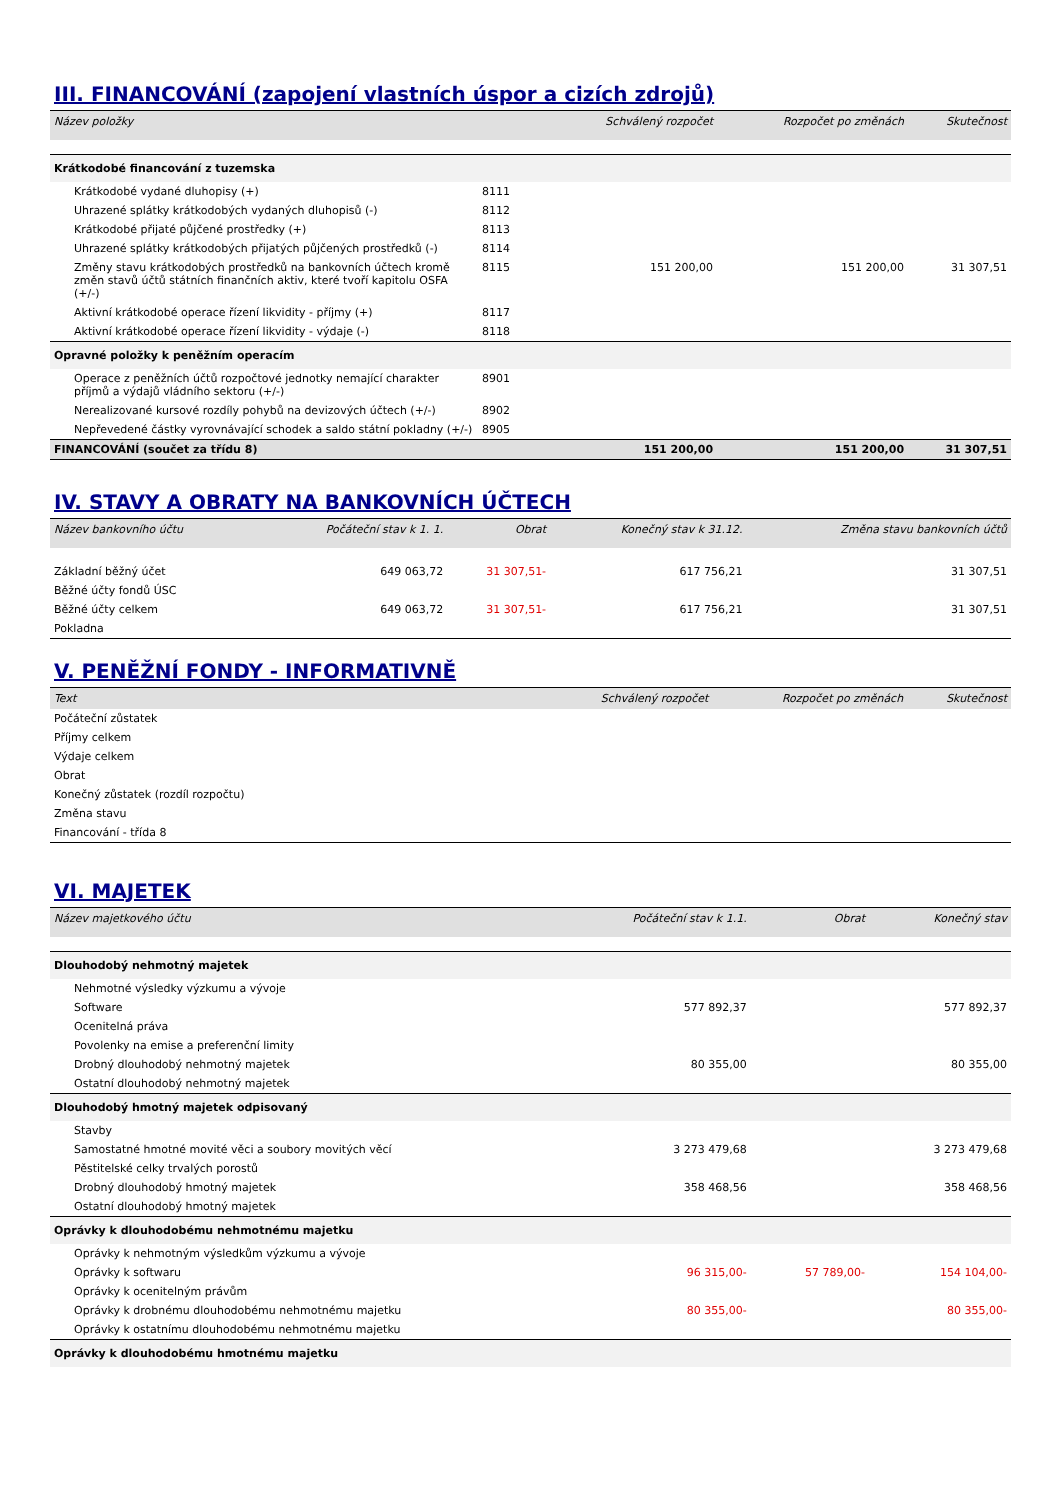III. FINANCOVÁNÍ (zapojení vlastních úspor a cizích zdrojů)
| Název položky | | Schválený rozpočet | Rozpočet po změnách | Skutečnost |
| --- | --- | --- | --- | --- |
| Krátkodobé financování z tuzemska | | | | |
| Krátkodobé vydané dluhopisy (+) | 8111 | | | |
| Uhrazené splátky krátkodobých vydaných dluhopisů (-) | 8112 | | | |
| Krátkodobé přijaté půjčené prostředky (+) | 8113 | | | |
| Uhrazené splátky krátkodobých přijatých půjčených prostředků (-) | 8114 | | | |
| Změny stavu krátkodobých prostředků na bankovních účtech kromě změn stavů účtů státních finančních aktiv, které tvoří kapitolu OSFA (+/-) | 8115 | 151 200,00 | 151 200,00 | 31 307,51 |
| Aktivní krátkodobé operace řízení likvidity - příjmy (+) | 8117 | | | |
| Aktivní krátkodobé operace řízení likvidity - výdaje (-) | 8118 | | | |
| Opravné položky k peněžním operacím | | | | |
| Operace z peněžních účtů rozpočtové jednotky nemající charakter příjmů a výdajů vládního sektoru (+/-) | 8901 | | | |
| Nerealizované kursové rozdíly pohybů na devizových účtech (+/-) | 8902 | | | |
| Nepřevedené částky vyrovnávající schodek a saldo státní pokladny (+/-) | 8905 | | | |
| FINANCOVÁNÍ (součet za třídu 8) | | 151 200,00 | 151 200,00 | 31 307,51 |
IV. STAVY A OBRATY NA BANKOVNÍCH ÚČTECH
| Název bankovního účtu | Počáteční stav k 1. 1. | Obrat | Konečný stav k 31.12. | Změna stavu bankovních účtů |
| --- | --- | --- | --- | --- |
| Základní běžný účet | 649 063,72 | 31 307,51- | 617 756,21 | 31 307,51 |
| Běžné účty fondů ÚSC | | | | |
| Běžné účty celkem | 649 063,72 | 31 307,51- | 617 756,21 | 31 307,51 |
| Pokladna | | | | |
V. PENĚŽNÍ FONDY - INFORMATIVNĚ
| Text | Schválený rozpočet | Rozpočet po změnách | Skutečnost |
| --- | --- | --- | --- |
| Počáteční zůstatek | | | |
| Příjmy celkem | | | |
| Výdaje celkem | | | |
| Obrat | | | |
| Konečný zůstatek (rozdíl rozpočtu) | | | |
| Změna stavu | | | |
| Financování - třída 8 | | | |
VI. MAJETEK
| Název majetkového účtu | Počáteční stav k 1.1. | Obrat | Konečný stav |
| --- | --- | --- | --- |
| Dlouhodobý nehmotný majetek | | | |
| Nehmotné výsledky výzkumu a vývoje | | | |
| Software | 577 892,37 | | 577 892,37 |
| Ocenitelná práva | | | |
| Povolenky na emise a preferenční limity | | | |
| Drobný dlouhodobý nehmotný majetek | 80 355,00 | | 80 355,00 |
| Ostatní dlouhodobý nehmotný majetek | | | |
| Dlouhodobý hmotný majetek odpisovaný | | | |
| Stavby | | | |
| Samostatné hmotné movité věci a soubory movitých věcí | 3 273 479,68 | | 3 273 479,68 |
| Pěstitelské celky trvalých porostů | | | |
| Drobný dlouhodobý hmotný majetek | 358 468,56 | | 358 468,56 |
| Ostatní dlouhodobý hmotný majetek | | | |
| Oprávky k dlouhodobému nehmotnému majetku | | | |
| Oprávky k nehmotným výsledkům výzkumu a vývoje | | | |
| Oprávky k softwaru | 96 315,00- | 57 789,00- | 154 104,00- |
| Oprávky k ocenitelným právům | | | |
| Oprávky k drobnému dlouhodobému nehmotnému majetku | 80 355,00- | | 80 355,00- |
| Oprávky k ostatnímu dlouhodobému nehmotnému majetku | | | |
| Oprávky k dlouhodobému hmotnému majetku | | | |